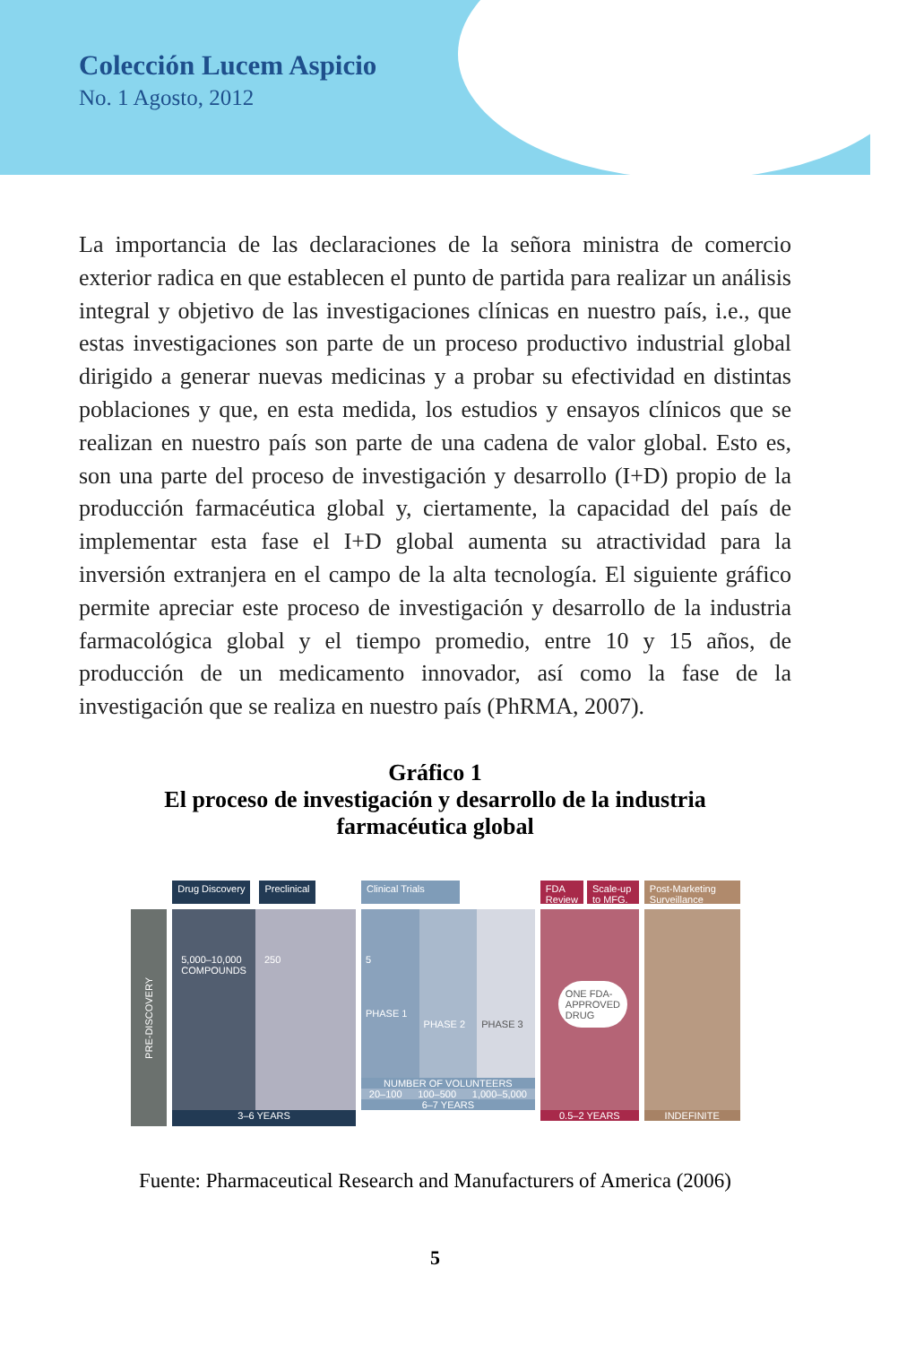Colección Lucem Aspicio
No. 1 Agosto, 2012
La importancia de las declaraciones de la señora ministra de comercio exterior radica en que establecen el punto de partida para realizar un análisis integral y objetivo de las investigaciones clínicas en nuestro país, i.e., que estas investigaciones son parte de un proceso productivo industrial global dirigido a generar nuevas medicinas y a probar su efectividad en distintas poblaciones y que, en esta medida, los estudios y ensayos clínicos que se realizan en nuestro país son parte de una cadena de valor global. Esto es, son una parte del proceso de investigación y desarrollo (I+D) propio de la producción farmacéutica global y, ciertamente, la capacidad del país de implementar esta fase el I+D global aumenta su atractividad para la inversión extranjera en el campo de la alta tecnología. El siguiente gráfico permite apreciar este proceso de investigación y desarrollo de la industria farmacológica global y el tiempo promedio, entre 10 y 15 años, de producción de un medicamento innovador, así como la fase de la investigación que se realiza en nuestro país (PhRMA, 2007).
Gráfico 1
El proceso de investigación y desarrollo de la industria
farmacéutica global
PRE-DISCOVERY
Drug Discovery Preclinical
5,000–10,000 COMPOUNDS 250
3–6 YEARS
Clinical Trials
5
PHASE 1
PHASE 2
PHASE 3
NUMBER OF VOLUNTEERS
20–100 100–500 1,000–5,000
6–7 YEARS
FDA Review Scale-up to MFG.
ONE FDA-APPROVED DRUG
0.5–2 YEARS
Post-Marketing Surveillance
INDEFINITE
Fuente: Pharmaceutical Research and Manufacturers of America (2006)
5